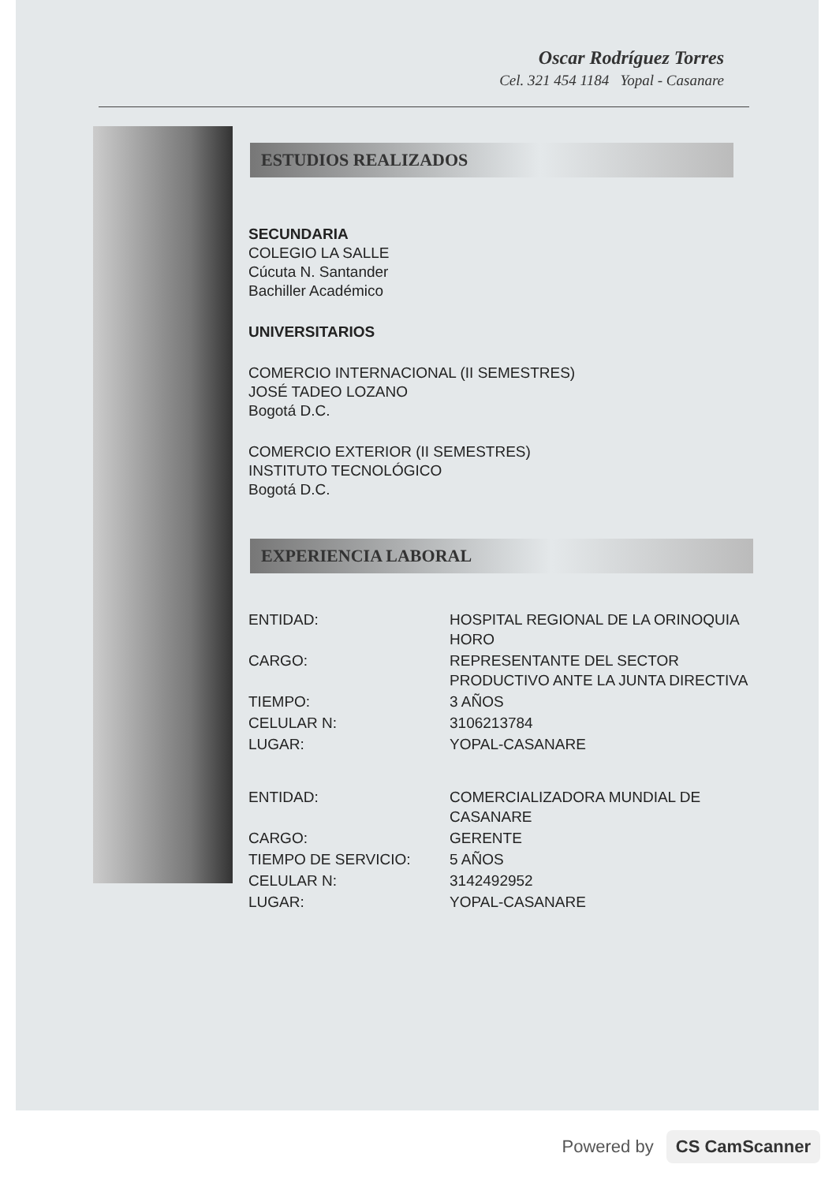Oscar Rodríguez Torres
Cel. 321 454 1184 Yopal - Casanare
ESTUDIOS REALIZADOS
SECUNDARIA
COLEGIO LA SALLE
Cúcuta N. Santander
Bachiller Académico
UNIVERSITARIOS
COMERCIO INTERNACIONAL (II SEMESTRES)
JOSÉ TADEO LOZANO
Bogotá D.C.
COMERCIO EXTERIOR (II SEMESTRES)
INSTITUTO TECNOLÓGICO
Bogotá D.C.
EXPERIENCIA LABORAL
| ENTIDAD: | HOSPITAL REGIONAL DE LA ORINOQUIA HORO |
| CARGO: | REPRESENTANTE DEL SECTOR PRODUCTIVO ANTE LA JUNTA DIRECTIVA |
| TIEMPO: | 3 AÑOS |
| CELULAR N: | 3106213784 |
| LUGAR: | YOPAL-CASANARE |
| ENTIDAD: | COMERCIALIZADORA MUNDIAL DE CASANARE |
| CARGO: | GERENTE |
| TIEMPO DE SERVICIO: | 5 AÑOS |
| CELULAR N: | 3142492952 |
| LUGAR: | YOPAL-CASANARE |
Powered by CS CamScanner